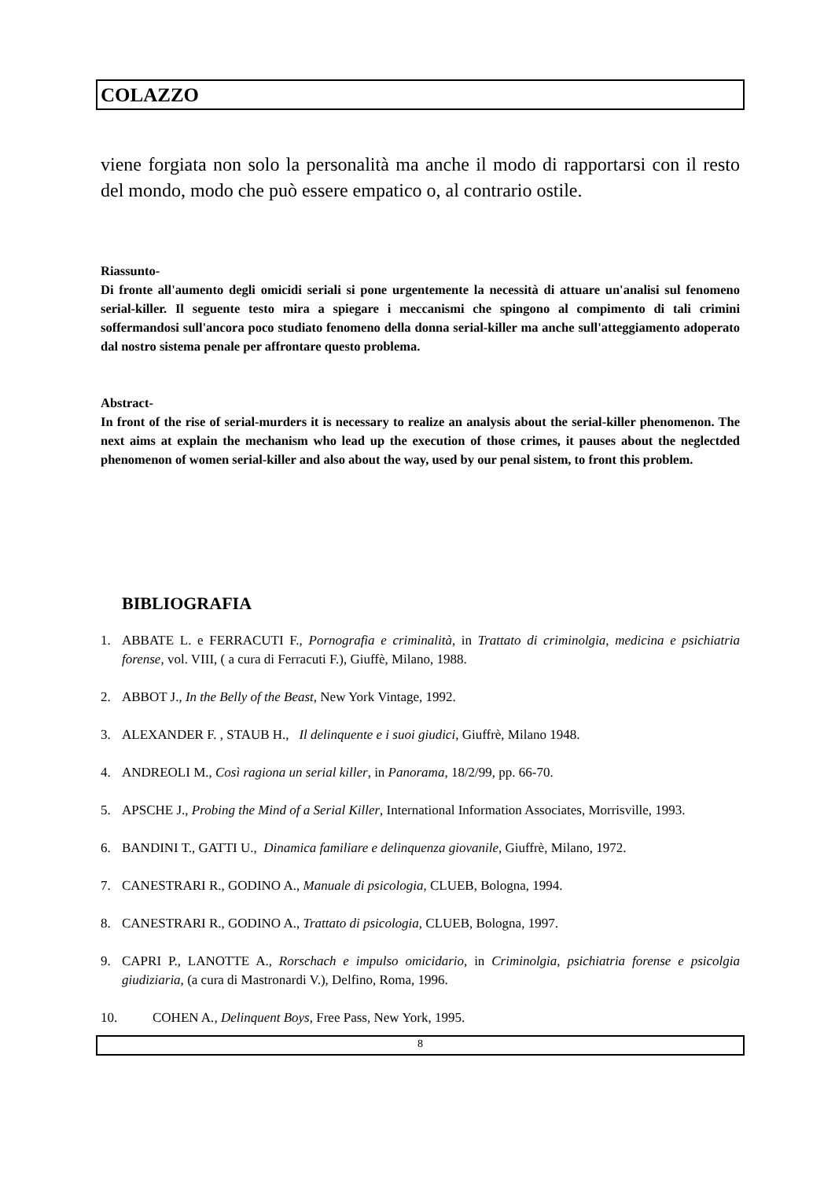COLAZZO
viene forgiata non solo la personalità ma anche il modo di rapportarsi con il resto del mondo, modo che può essere empatico o, al contrario ostile.
Riassunto-
Di fronte all'aumento degli omicidi seriali si pone urgentemente la necessità di attuare un'analisi sul fenomeno serial-killer. Il seguente testo mira a spiegare i meccanismi che spingono al compimento di tali crimini soffermandosi sull'ancora poco studiato fenomeno della donna serial-killer ma anche sull'atteggiamento adoperato dal nostro sistema penale per affrontare questo problema.
Abstract-
In front of the rise of serial-murders it is necessary to realize an analysis about the serial-killer phenomenon. The next aims at explain the mechanism who lead up the execution of those crimes, it pauses about the neglectded phenomenon of women serial-killer and also about the way, used by our penal sistem, to front this problem.
BIBLIOGRAFIA
1. ABBATE L. e FERRACUTI F., Pornografia e criminalità, in Trattato di criminolgia, medicina e psichiatria forense, vol. VIII, ( a cura di Ferracuti F.), Giuffè, Milano, 1988.
2. ABBOT J., In the Belly of the Beast, New York Vintage, 1992.
3. ALEXANDER F. , STAUB H., Il delinquente e i suoi giudici, Giuffrè, Milano 1948.
4. ANDREOLI M., Così ragiona un serial killer, in Panorama, 18/2/99, pp. 66-70.
5. APSCHE J., Probing the Mind of a Serial Killer, International Information Associates, Morrisville, 1993.
6. BANDINI T., GATTI U., Dinamica familiare e delinquenza giovanile, Giuffrè, Milano, 1972.
7. CANESTRARI R., GODINO A., Manuale di psicologia, CLUEB, Bologna, 1994.
8. CANESTRARI R., GODINO A., Trattato di psicologia, CLUEB, Bologna, 1997.
9. CAPRI P., LANOTTE A., Rorschach e impulso omicidario, in Criminolgia, psichiatria forense e psicolgia giudiziaria, (a cura di Mastronardi V.), Delfino, Roma, 1996.
10. COHEN A., Delinquent Boys, Free Pass, New York, 1995.
8